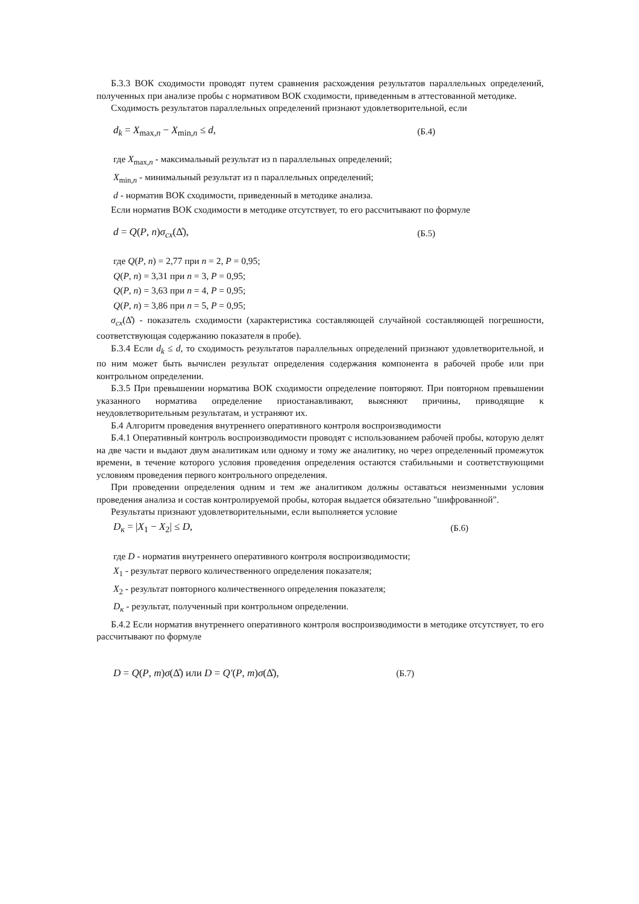Б.3.3 ВОК сходимости проводят путем сравнения расхождения результатов параллельных определений, полученных при анализе пробы с нормативом ВОК сходимости, приведенным в аттестованной методике.
Сходимость результатов параллельных определений признают удовлетворительной, если
d<sub>k</sub> = X<sub>max,n</sub> − X<sub>min,n</sub> ≤ d, (Б.4)
где X<sub>max,n</sub> - максимальный результат из n параллельных определений;
X<sub>min,n</sub> - минимальный результат из n параллельных определений;
d - норматив ВОК сходимости, приведенный в методике анализа.
Если норматив ВОК сходимости в методике отсутствует, то его рассчитывают по формуле
d = Q(P, n)σ<sub>cx</sub>(Δ̊), (Б.5)
где Q(P, n) = 2,77 при n = 2, P = 0,95;
Q(P, n) = 3,31 при n = 3, P = 0,95;
Q(P, n) = 3,63 при n = 4, P = 0,95;
Q(P, n) = 3,86 при n = 5, P = 0,95;
σ<sub>cx</sub>(Δ̊) - показатель сходимости (характеристика составляющей случайной составляющей погрешности, соответствующая содержанию показателя в пробе).
Б.3.4 Если d<sub>k</sub> ≤ d, то сходимость результатов параллельных определений признают удовлетворительной, и по ним может быть вычислен результат определения содержания компонента в рабочей пробе или при контрольном определении.
Б.3.5 При превышении норматива ВОК сходимости определение повторяют. При повторном превышении указанного норматива определение приостанавливают, выясняют причины, приводящие к неудовлетворительным результатам, и устраняют их.
Б.4 Алгоритм проведения внутреннего оперативного контроля воспроизводимости
Б.4.1 Оперативный контроль воспроизводимости проводят с использованием рабочей пробы, которую делят на две части и выдают двум аналитикам или одному и тому же аналитику, но через определенный промежуток времени, в течение которого условия проведения определения остаются стабильными и соответствующими условиям проведения первого контрольного определения.
При проведении определения одним и тем же аналитиком должны оставаться неизменными условия проведения анализа и состав контролируемой пробы, которая выдается обязательно "шифрованной".
Результаты признают удовлетворительными, если выполняется условие
D<sub>к</sub> = |X<sub>1</sub> − X<sub>2</sub>| ≤ D, (Б.6)
где D - норматив внутреннего оперативного контроля воспроизводимости;
X<sub>1</sub> - результат первого количественного определения показателя;
X<sub>2</sub> - результат повторного количественного определения показателя;
D<sub>к</sub> - результат, полученный при контрольном определении.
Б.4.2 Если норматив внутреннего оперативного контроля воспроизводимости в методике отсутствует, то его рассчитывают по формуле
D = Q(P, m)σ(Δ̊) или D = Q′(P, m)σ(Δ̊), (Б.7)